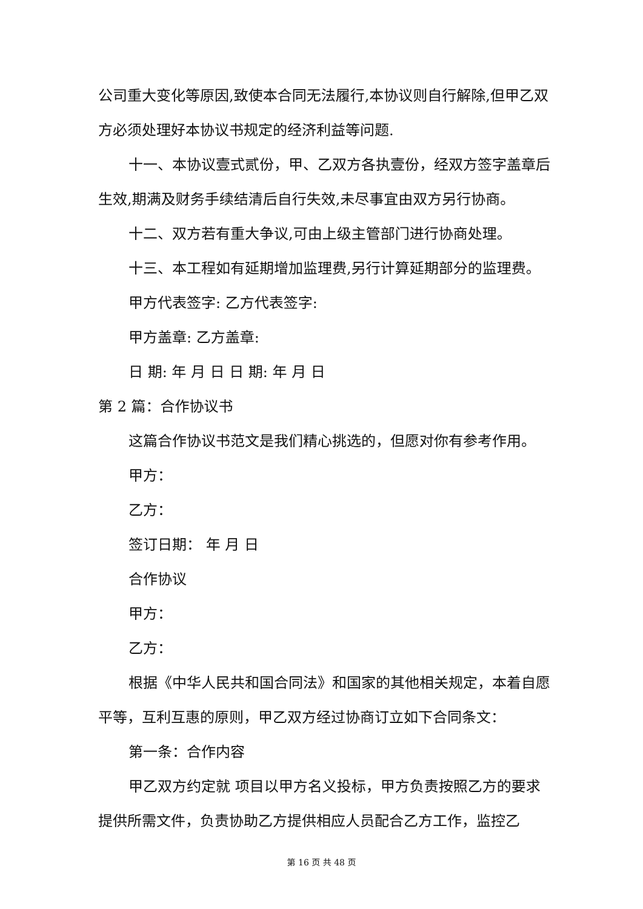公司重大变化等原因,致使本合同无法履行,本协议则自行解除,但甲乙双方必须处理好本协议书规定的经济利益等问题.
十一、本协议壹式贰份，甲、乙双方各执壹份，经双方签字盖章后生效,期满及财务手续结清后自行失效,未尽事宜由双方另行协商。
十二、双方若有重大争议,可由上级主管部门进行协商处理。
十三、本工程如有延期增加监理费,另行计算延期部分的监理费。
甲方代表签字: 乙方代表签字:
甲方盖章: 乙方盖章:
日 期: 年 月 日 日 期: 年 月 日
第 2 篇：合作协议书
这篇合作协议书范文是我们精心挑选的，但愿对你有参考作用。
甲方：
乙方：
签订日期： 年 月 日
合作协议
甲方：
乙方：
根据《中华人民共和国合同法》和国家的其他相关规定，本着自愿平等，互利互惠的原则，甲乙双方经过协商订立如下合同条文：
第一条：合作内容
甲乙双方约定就 项目以甲方名义投标，甲方负责按照乙方的要求提供所需文件，负责协助乙方提供相应人员配合乙方工作，监控乙
第 16 页 共 48 页